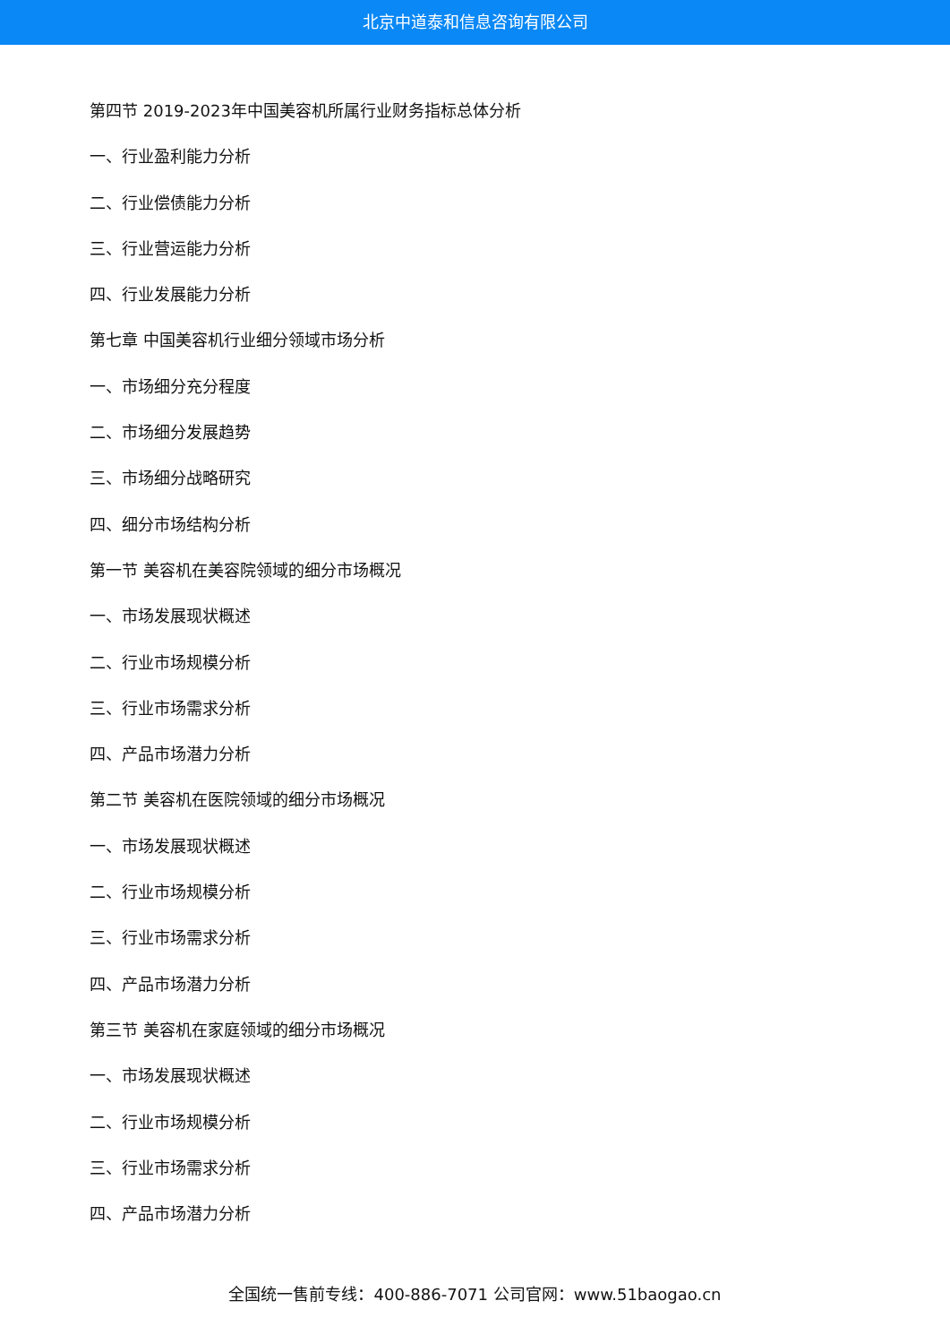北京中道泰和信息咨询有限公司
第四节 2019-2023年中国美容机所属行业财务指标总体分析
一、行业盈利能力分析
二、行业偿债能力分析
三、行业营运能力分析
四、行业发展能力分析
第七章 中国美容机行业细分领域市场分析
一、市场细分充分程度
二、市场细分发展趋势
三、市场细分战略研究
四、细分市场结构分析
第一节 美容机在美容院领域的细分市场概况
一、市场发展现状概述
二、行业市场规模分析
三、行业市场需求分析
四、产品市场潜力分析
第二节 美容机在医院领域的细分市场概况
一、市场发展现状概述
二、行业市场规模分析
三、行业市场需求分析
四、产品市场潜力分析
第三节 美容机在家庭领域的细分市场概况
一、市场发展现状概述
二、行业市场规模分析
三、行业市场需求分析
四、产品市场潜力分析
全国统一售前专线：400-886-7071 公司官网：www.51baogao.cn